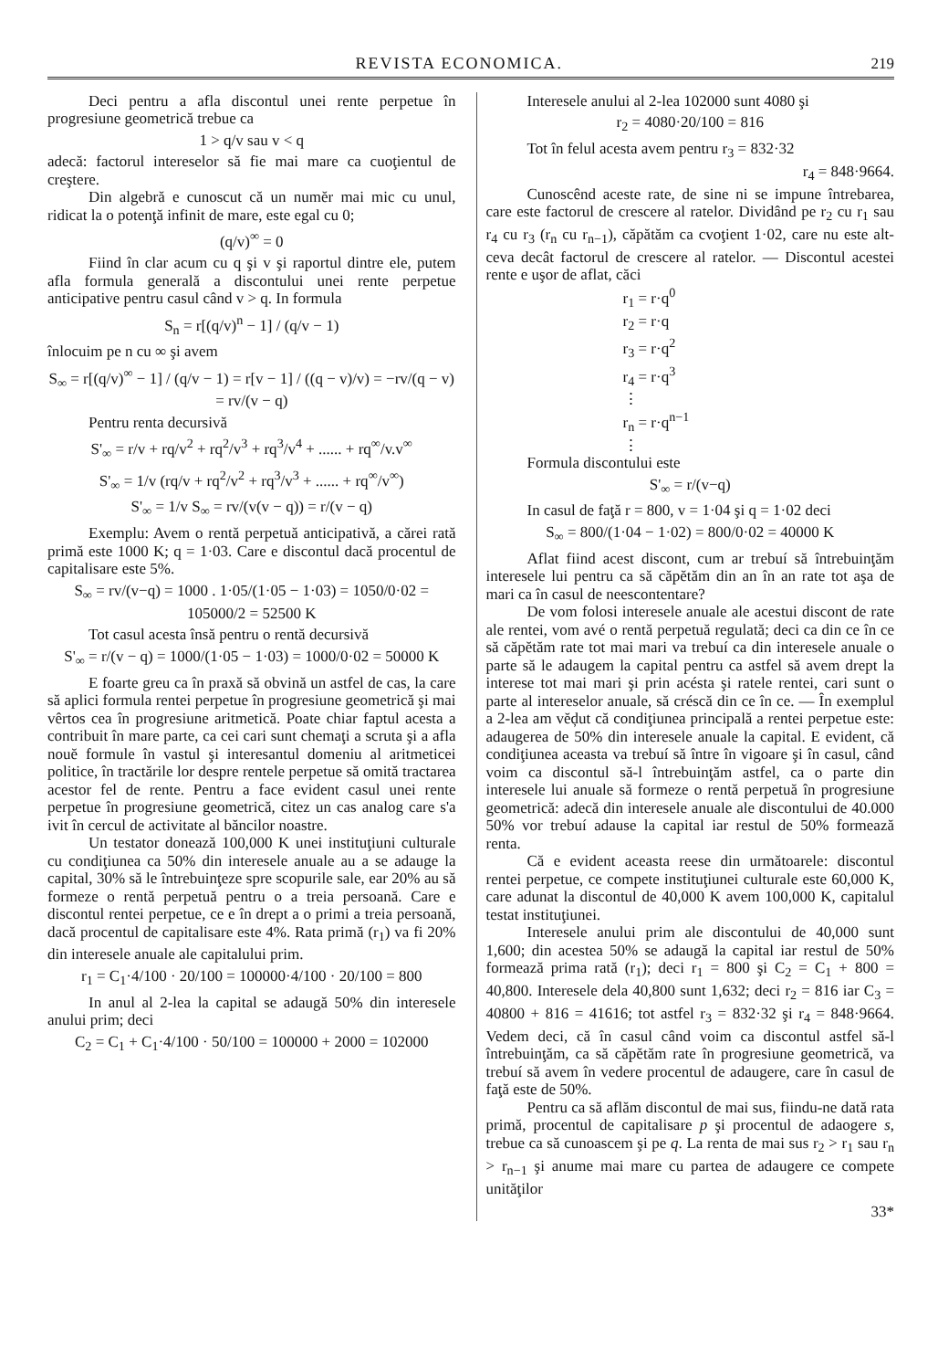REVISTA ECONOMICA. 219
Deci pentru a afla discontul unei rente perpetue în progresiune geometrică trebue ca
1 > q/v sau v < q
adecă: factorul intereselor să fie mai mare ca cuoţientul de creştere.
Din algebră e cunoscut că un numĕr mai mic cu unul, ridicat la o potenţă infinit de mare, este egal cu 0;
(q/v)<sup>∞</sup> = 0
Fiind în clar acum cu q şi v şi raportul dintre ele, putem afla formula generală a discontului unei rente perpetue anticipative pentru casul când v > q. In formula
S<sub>n</sub> = r[(q/v)<sup>n</sup> − 1] / (q/v − 1)
înlocuim pe n cu ∞ şi avem
S<sub>∞</sub> = r[(q/v)<sup>∞</sup> − 1] / (q/v − 1) = r[v − 1] / ((q − v)/v) = −rv/(q − v) = rv/(v − q)
Pentru renta decursivă
S'<sub>∞</sub> = r/v + rq/v<sup>2</sup> + rq<sup>2</sup>/v<sup>3</sup> + rq<sup>3</sup>/v<sup>4</sup> + ...... + rq<sup>∞</sup>/v.v<sup>∞</sup>
S'<sub>∞</sub> = 1/v (rq/v + rq<sup>2</sup>/v<sup>2</sup> + rq<sup>3</sup>/v<sup>3</sup> + ...... + rq<sup>∞</sup>/v<sup>∞</sup>)
S'<sub>∞</sub> = 1/v S<sub>∞</sub> = rv/(v(v − q)) = r/(v − q)
Exemplu: Avem o rentă perpetuă anticipativă, a cărei rată primă este 1000 K; q = 1·03. Care e discontul dacă procentul de capitalisare este 5%.
S<sub>∞</sub> = rv/(v−q) = 1000 . 1·05/(1·05 − 1·03) = 1050/0·02 = 105000/2 = 52500 K
Tot casul acesta însă pentru o rentă decursivă
S'<sub>∞</sub> = r/(v − q) = 1000/(1·05 − 1·03) = 1000/0·02 = 50000 K
E foarte greu ca în praxă să obvină un astfel de cas, la care să aplici formula rentei perpetue în progresiune geometrică şi mai vêrtos cea în progresiune aritmetică. Poate chiar faptul acesta a contribuit în mare parte, ca cei cari sunt chemaţi a scruta şi a afla nouĕ formule în vastul şi interesantul domeniu al aritmeticei politice, în tractările lor despre rentele perpetue să omită tractarea acestor fel de rente. Pentru a face evident casul unei rente perpetue în progresiune geometrică, citez un cas analog care s'a ivit în cercul de activitate al băncilor noastre.
Un testator donează 100,000 K unei instituţiuni culturale cu condiţiunea ca 50% din interesele anuale au a se adauge la capital, 30% să le întrebuinţeze spre scopurile sale, ear 20% au să formeze o rentă perpetuă pentru o a treia persoană. Care e discontul rentei perpetue, ce e în drept a o primi a treia persoană, dacă procentul de capitalisare este 4%. Rata primă (r<sub>1</sub>) va fi 20% din interesele anuale ale capitalului prim.
r<sub>1</sub> = C<sub>1</sub>·4/100 · 20/100 = 100000·4/100 · 20/100 = 800
In anul al 2-lea la capital se adaugă 50% din interesele anului prim; deci
C<sub>2</sub> = C<sub>1</sub> + C<sub>1</sub>·4/100 · 50/100 = 100000 + 2000 = 102000
Interesele anului al 2-lea 102000 sunt 4080 şi
r<sub>2</sub> = 4080·20/100 = 816
Tot în felul acesta avem pentru r<sub>3</sub> = 832·32
r<sub>4</sub> = 848·9664.
Cunoscênd aceste rate, de sine ni se impune întrebarea, care este factorul de crescere al ratelor. Dividând pe r<sub>2</sub> cu r<sub>1</sub> sau r<sub>4</sub> cu r<sub>3</sub> (r<sub>n</sub> cu r<sub>n−1</sub>), căpătăm ca cvoţient 1·02, care nu este alt-ceva decât factorul de crescere al ratelor. — Discontul acestei rente e uşor de aflat, căci
r<sub>1</sub> = r·q<sup>0</sup>
r<sub>2</sub> = r·q
r<sub>3</sub> = r·q<sup>2</sup>
r<sub>4</sub> = r·q<sup>3</sup>
⋮
r<sub>n</sub> = r·q<sup>n−1</sup>
⋮
Formula discontului este
S'<sub>∞</sub> = r/(v−q)
In casul de faţă r = 800, v = 1·04 şi q = 1·02 deci
S<sub>∞</sub> = 800/(1·04 − 1·02) = 800/0·02 = 40000 K
Aflat fiind acest discont, cum ar trebuí să întrebuinţăm interesele lui pentru ca să căpĕtăm din an în an rate tot aşa de mari ca în casul de neescontentare?
De vom folosi interesele anuale ale acestui discont de rate ale rentei, vom avé o rentă perpetuă regulată; deci ca din ce în ce să căpĕtăm rate tot mai mari va trebuí ca din interesele anuale o parte să le adaugem la capital pentru ca astfel să avem drept la interese tot mai mari şi prin acésta şi ratele rentei, cari sunt o parte al intereselor anuale, să créscă din ce în ce. — În exemplul a 2-lea am vĕḑut că condiţiunea principală a rentei perpetue este: adaugerea de 50% din interesele anuale la capital. E evident, că condiţiunea aceasta va trebuí să între în vigoare şi în casul, când voim ca discontul să-l întrebuinţăm astfel, ca o parte din interesele lui anuale să formeze o rentă perpetuă în progresiune geometrică: adecă din interesele anuale ale discontului de 40.000 50% vor trebuí adause la capital iar restul de 50% formează renta.
Că e evident aceasta reese din următoarele: discontul rentei perpetue, ce compete instituţiunei culturale este 60,000 K, care adunat la discontul de 40,000 K avem 100,000 K, capitalul testat instituţiunei.
Interesele anului prim ale discontului de 40,000 sunt 1,600; din acestea 50% se adaugă la capital iar restul de 50% formează prima rată (r<sub>1</sub>); deci r<sub>1</sub> = 800 şi C<sub>2</sub> = C<sub>1</sub> + 800 = 40,800. Interesele dela 40,800 sunt 1,632; deci r<sub>2</sub> = 816 iar C<sub>3</sub> = 40800 + 816 = 41616; tot astfel r<sub>3</sub> = 832·32 şi r<sub>4</sub> = 848·9664. Vedem deci, că în casul când voim ca discontul astfel să-l întrebuinţăm, ca să căpĕtăm rate în progresiune geometrică, va trebuí să avem în vedere procentul de adaugere, care în casul de faţă este de 50%.
Pentru ca să aflăm discontul de mai sus, fiindu-ne dată rata primă, procentul de capitalisare p şi procentul de adaogere s, trebue ca să cunoascem şi pe q. La renta de mai sus r<sub>2</sub> > r<sub>1</sub> sau r<sub>n</sub> > r<sub>n−1</sub> şi anume mai mare cu partea de adaugere ce compete unităţilor
33*